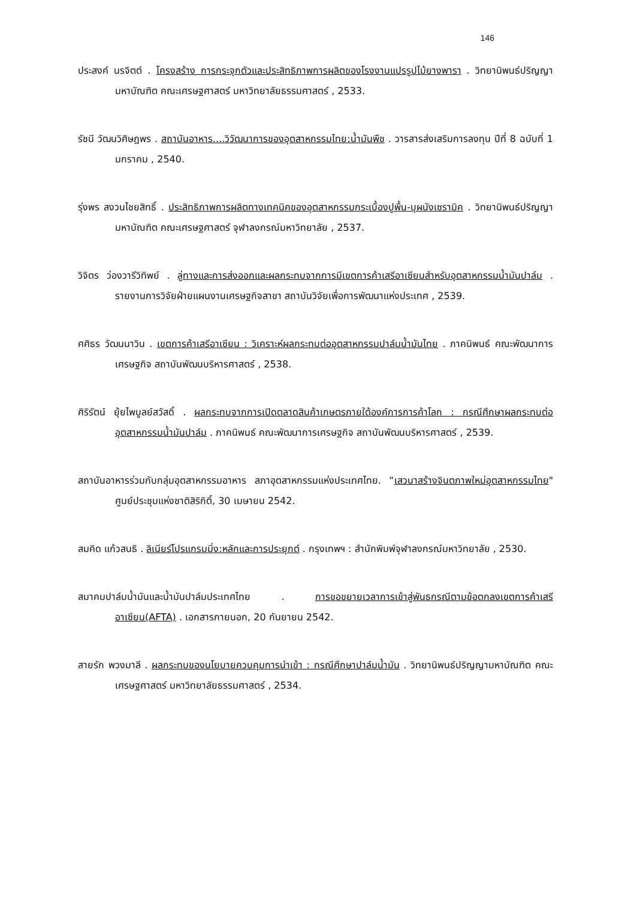146
ประสงค์ นรจิตต์ . โครงสร้าง การกระจุกตัวและประสิทธิภาพการผลิตของโรงงานแปรรูปไม้ยางพารา . วิทยานิพนธ์ปริญญามหาบัณฑิต คณะเศรษฐศาสตร์ มหาวิทยาลัยธรรมศาสตร์ , 2533.
รัชนี วัฒนวิศิษฎพร . สถาบันอาหาร....วิวัฒนาการของอุตสาหกรรมไทย:น้ำมันพืช . วารสารส่งเสริมการลงทุน ปีที่ 8 ฉบับที่ 1 มกราคม , 2540.
รุ่งพร สงวนไชยสิทธิ์ . ประสิทธิภาพการผลิตทางเทคนิคของอุตสาหกรรมกระเบื้องปูพื้น-บุผนังเซรามิค . วิทยานิพนธ์ปริญญามหาบัณฑิต คณะเศรษฐศาสตร์ จุฬาลงกรณ์มหาวิทยาลัย , 2537.
วิจิตร ว่องวารีวิทิพย์ . ลู่ทางและการส่งออกและผลกระทบจากการมีเขตการค้าเสรีอาเซียนสำหรับอุตสาหกรรมน้ำมันปาล์ม . รายงานการวิจัยฝ่ายแผนงานเศรษฐกิจสาขา สถาบันวิจัยเพื่อการพัฒนาแห่งประเทศ , 2539.
ศศิธร วัฒนนาวิน . เขตการค้าเสรีอาเซียน : วิเคราะห์ผลกระทบต่ออุตสาหกรรมปาล์มน้ำมันไทย . ภาคนิพนธ์ คณะพัฒนาการเศรษฐกิจ สถาบันพัฒนบริหารศาสตร์ , 2538.
ศิริรัตน์ ยุ้ยไพบูลย์สวัสดิ์ . ผลกระทบจากการเปิดตลาดสินค้าเกษตรภายใต้องค์การการค้าโลก : กรณีศึกษาผลกระทบต่ออุตสาหกรรมน้ำมันปาล์ม . ภาคนิพนธ์ คณะพัฒนาการเศรษฐกิจ สถาบันพัฒนบริหารศาสตร์ , 2539.
สถาบันอาหารร่วมกับกลุ่มอุตสาหกรรมอาหาร สภาอุตสาหกรรมแห่งประเทศไทย. “เสวนาสร้างจินตภาพใหม่อุตสาหกรรมไทย" ศูนย์ประชุมแห่งชาติสิริกิติ์, 30 เมษายน 2542.
สมคิด แก้วสนธิ . ลิเนียร์โปรแกรมมิ่ง:หลักและการประยุกต์ . กรุงเทพฯ : สำนักพิมพ์จุฬาลงกรณ์มหาวิทยาลัย , 2530.
สมาคมปาล์มน้ำมันและน้ำมันปาล์มประเทศไทย . การขอขยายเวลาการเข้าสู่พันธกรณีตามข้อตกลงเขตการค้าเสรีอาเซียน(AFTA) . เอกสารภายนอก, 20 กันยายน 2542.
สายรัก พวงมาลี . ผลกระทบของนโยบายควบคุมการนำเข้า : กรณีศึกษาปาล์มน้ำมัน . วิทยานิพนธ์ปริญญามหาบัณฑิต คณะเศรษฐศาสตร์ มหาวิทยาลัยธรรมศาสตร์ , 2534.